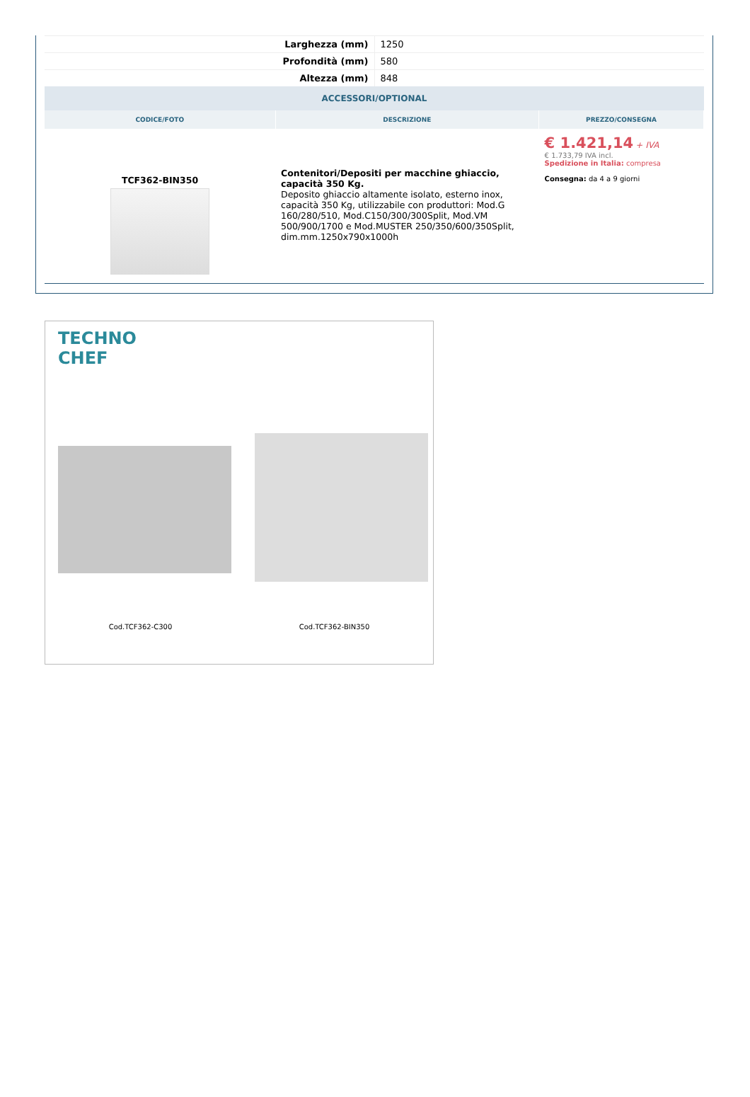| Larghezza (mm) | 1250 |
| Profondità (mm) | 580 |
| Altezza (mm) | 848 |
ACCESSORI/OPTIONAL
| CODICE/FOTO | DESCRIZIONE | PREZZO/CONSEGNA |
| --- | --- | --- |
| TCF362-BIN350 | Contenitori/Depositi per macchine ghiaccio, capacità 350 Kg. Deposito ghiaccio altamente isolato, esterno inox, capacità 350 Kg, utilizzabile con produttori: Mod.G 160/280/510, Mod.C150/300/300Split, Mod.VM 500/900/1700 e Mod.MUSTER 250/350/600/350Split, dim.mm.1250x790x1000h | € 1.421,14 + IVA € 1.733,79 IVA incl. Spedizione in Italia: compresa Consegna: da 4 a 9 giorni |
TECHNO
CHEF
Cod.TCF362-C300 Cod.TCF362-BIN350